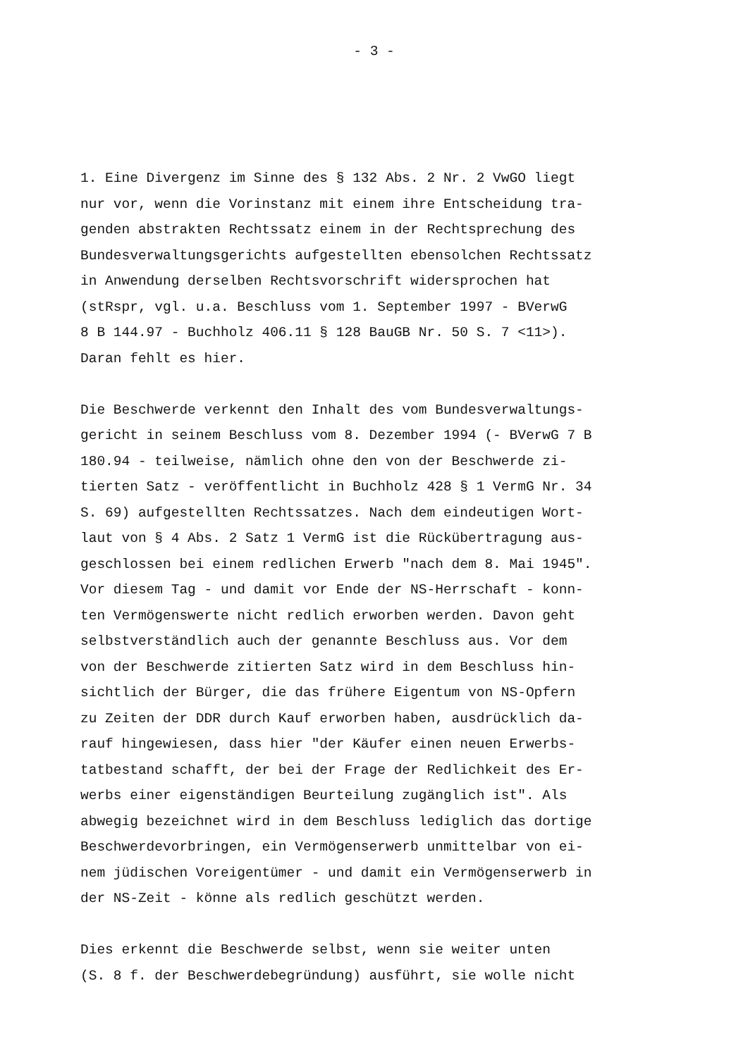- 3 -
1. Eine Divergenz im Sinne des § 132 Abs. 2 Nr. 2 VwGO liegt nur vor, wenn die Vorinstanz mit einem ihre Entscheidung tra- genden abstrakten Rechtssatz einem in der Rechtsprechung des Bundesverwaltungsgerichts aufgestellten ebensolchen Rechtssatz in Anwendung derselben Rechtsvorschrift widersprochen hat (stRspr, vgl. u.a. Beschluss vom 1. September 1997 - BVerwG 8 B 144.97 - Buchholz 406.11 § 128 BauGB Nr. 50 S. 7 <11>). Daran fehlt es hier.
Die Beschwerde verkennt den Inhalt des vom Bundesverwaltungs- gericht in seinem Beschluss vom 8. Dezember 1994 (- BVerwG 7 B 180.94 - teilweise, nämlich ohne den von der Beschwerde zi- tierten Satz - veröffentlicht in Buchholz 428 § 1 VermG Nr. 34 S. 69) aufgestellten Rechtssatzes. Nach dem eindeutigen Wort- laut von § 4 Abs. 2 Satz 1 VermG ist die Rückübertragung aus- geschlossen bei einem redlichen Erwerb "nach dem 8. Mai 1945". Vor diesem Tag - und damit vor Ende der NS-Herrschaft - konn- ten Vermögenswerte nicht redlich erworben werden. Davon geht selbstverständlich auch der genannte Beschluss aus. Vor dem von der Beschwerde zitierten Satz wird in dem Beschluss hin- sichtlich der Bürger, die das frühere Eigentum von NS-Opfern zu Zeiten der DDR durch Kauf erworben haben, ausdrücklich da- rauf hingewiesen, dass hier "der Käufer einen neuen Erwerbs- tatbestand schafft, der bei der Frage der Redlichkeit des Er- werbs einer eigenständigen Beurteilung zugänglich ist". Als abwegig bezeichnet wird in dem Beschluss lediglich das dortige Beschwerdevorbringen, ein Vermögenserwerb unmittelbar von ei- nem jüdischen Voreigentümer - und damit ein Vermögenserwerb in der NS-Zeit - könne als redlich geschützt werden.
Dies erkennt die Beschwerde selbst, wenn sie weiter unten (S. 8 f. der Beschwerdebegründung) ausführt, sie wolle nicht